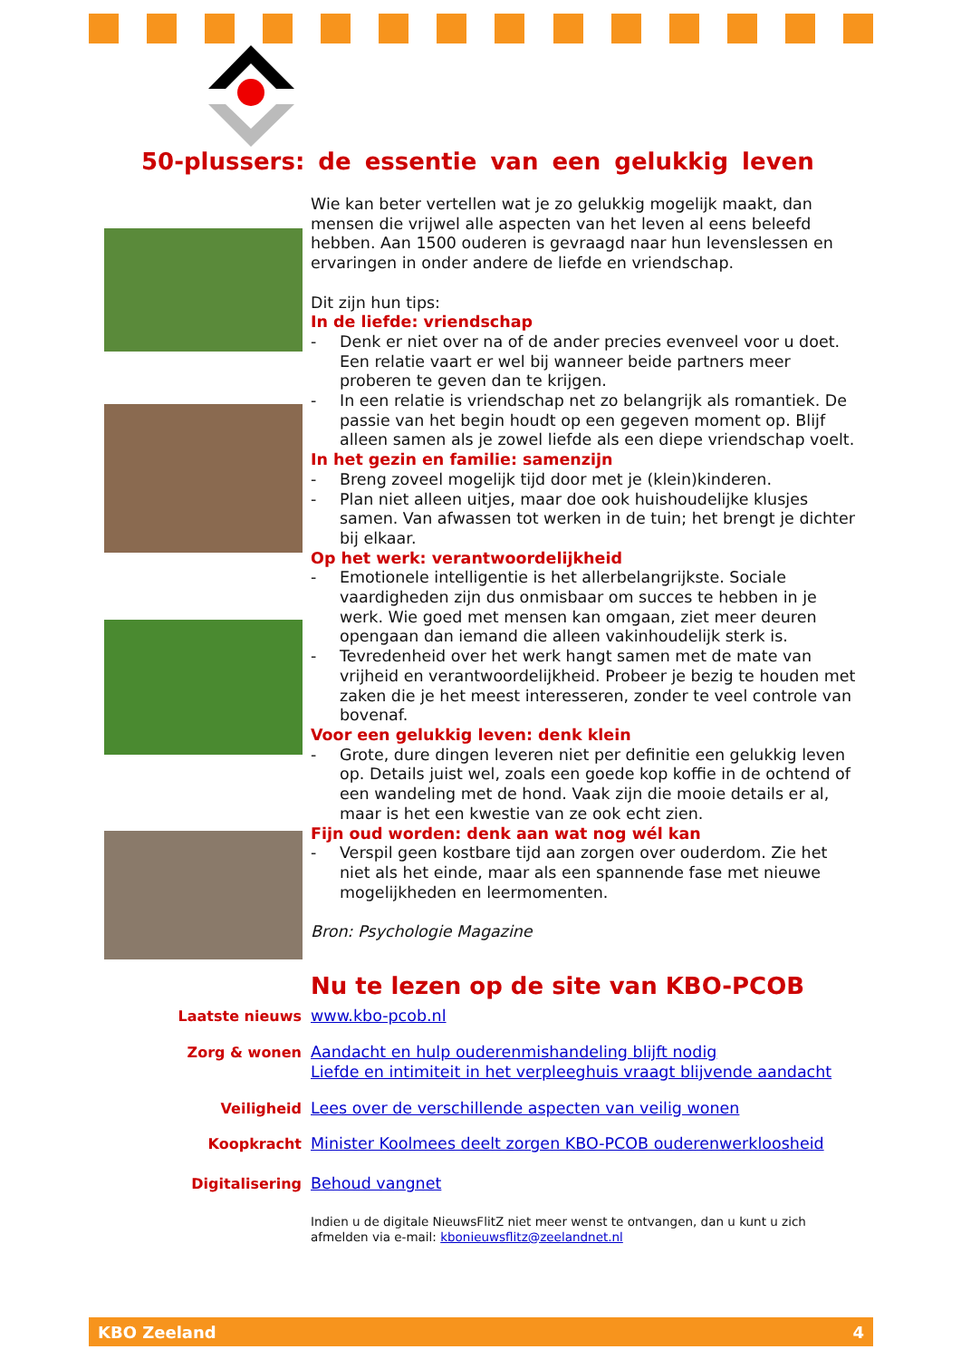50-plussers: de essentie van een gelukkig leven
Wie kan beter vertellen wat je zo gelukkig mogelijk maakt, dan mensen die vrijwel alle aspecten van het leven al eens beleefd hebben. Aan 1500 ouderen is gevraagd naar hun levenslessen en ervaringen in onder andere de liefde en vriendschap.
Dit zijn hun tips:
In de liefde: vriendschap
- Denk er niet over na of de ander precies evenveel voor u doet. Een relatie vaart er wel bij wanneer beide partners meer proberen te geven dan te krijgen.
- In een relatie is vriendschap net zo belangrijk als romantiek. De passie van het begin houdt op een gegeven moment op. Blijf alleen samen als je zowel liefde als een diepe vriendschap voelt.
In het gezin en familie: samenzijn
- Breng zoveel mogelijk tijd door met je (klein)kinderen.
- Plan niet alleen uitjes, maar doe ook huishoudelijke klusjes samen. Van afwassen tot werken in de tuin; het brengt je dichter bij elkaar.
Op het werk: verantwoordelijkheid
- Emotionele intelligentie is het allerbelangrijkste. Sociale vaardigheden zijn dus onmisbaar om succes te hebben in je werk. Wie goed met mensen kan omgaan, ziet meer deuren opengaan dan iemand die alleen vakinhoudelijk sterk is.
- Tevredenheid over het werk hangt samen met de mate van vrijheid en verantwoordelijkheid. Probeer je bezig te houden met zaken die je het meest interesseren, zonder te veel controle van bovenaf.
Voor een gelukkig leven: denk klein
- Grote, dure dingen leveren niet per definitie een gelukkig leven op. Details juist wel, zoals een goede kop koffie in de ochtend of een wandeling met de hond. Vaak zijn die mooie details er al, maar is het een kwestie van ze ook echt zien.
Fijn oud worden: denk aan wat nog wél kan
- Verspil geen kostbare tijd aan zorgen over ouderdom. Zie het niet als het einde, maar als een spannende fase met nieuwe mogelijkheden en leermomenten.
Bron: Psychologie Magazine
Nu te lezen op de site van KBO-PCOB
Laatste nieuws
www.kbo-pcob.nl
Zorg & wonen
Aandacht en hulp ouderenmishandeling blijft nodig
Liefde en intimiteit in het verpleeghuis vraagt blijvende aandacht
Veiligheid
Lees over de verschillende aspecten van veilig wonen
Koopkracht
Minister Koolmees deelt zorgen KBO-PCOB ouderenwerkloosheid
Digitalisering
Behoud vangnet
Indien u de digitale NieuwsFlitZ niet meer wenst te ontvangen, dan u kunt u zich afmelden via e-mail: kbonieuwsflitz@zeelandnet.nl
KBO Zeeland 4